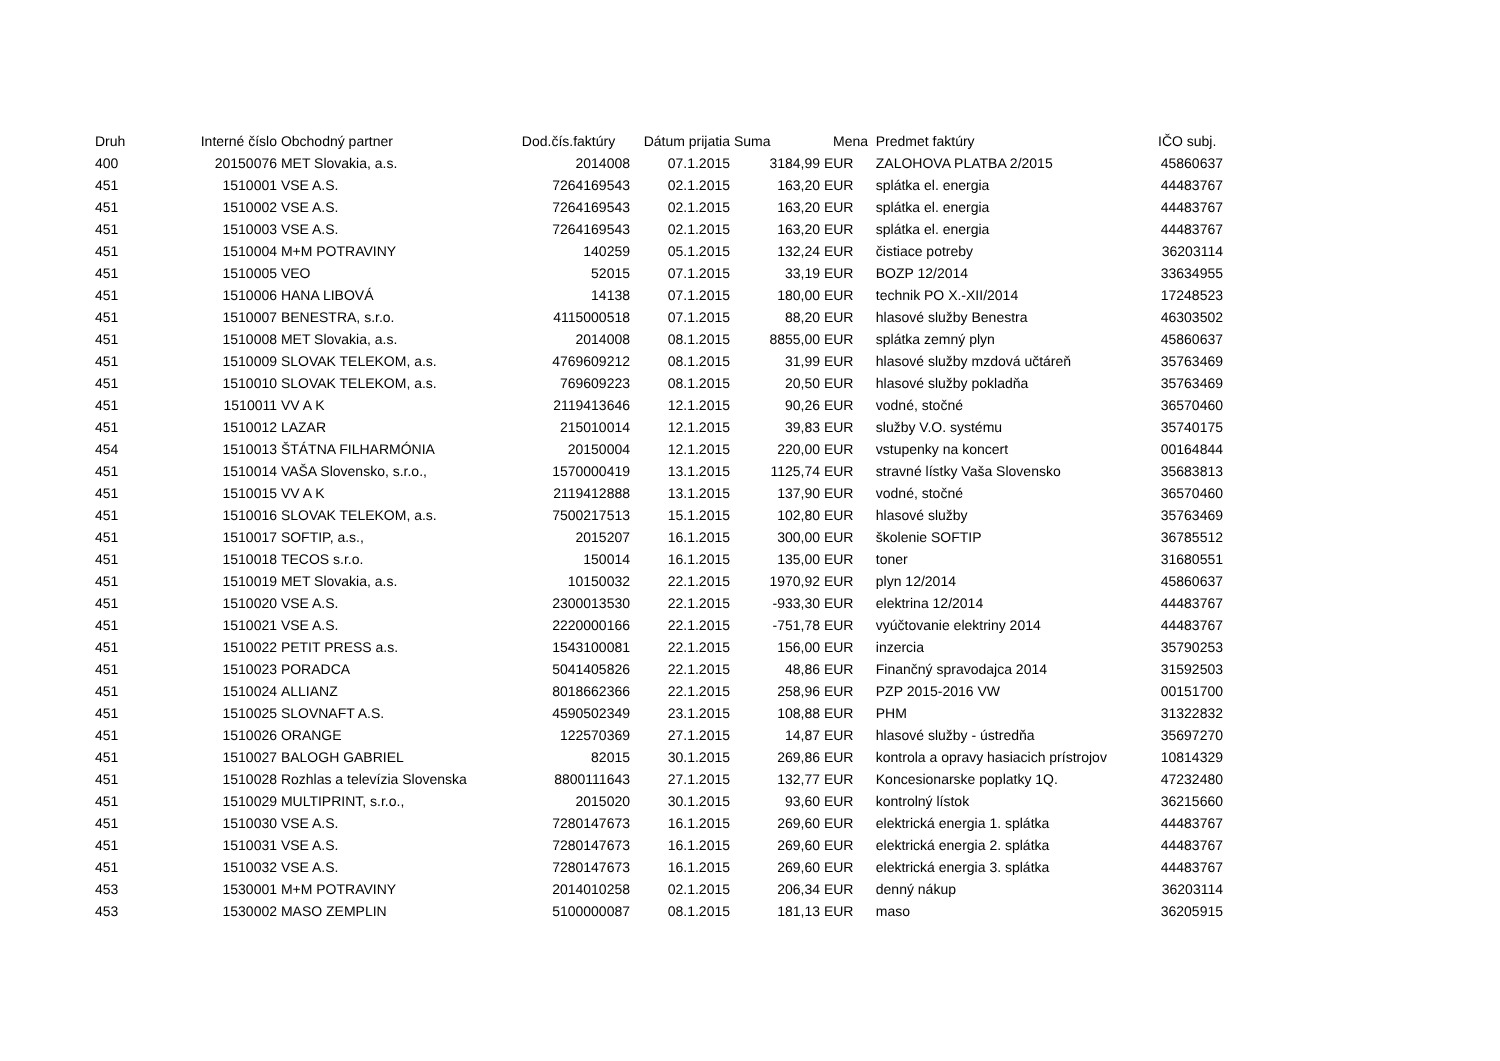| Druh | Interné číslo | Obchodný partner | Dod.čís.faktúry | Dátum prijatia | Suma | Mena | Predmet faktúry | IČO subj. |
| --- | --- | --- | --- | --- | --- | --- | --- | --- |
| 400 | 20150076 | MET Slovakia, a.s. | 2014008 | 07.1.2015 | 3184,99 | EUR | ZALOHOVA PLATBA 2/2015 | 45860637 |
| 451 | 1510001 | VSE A.S. | 7264169543 | 02.1.2015 | 163,20 | EUR | splátka el. energia | 44483767 |
| 451 | 1510002 | VSE A.S. | 7264169543 | 02.1.2015 | 163,20 | EUR | splátka el. energia | 44483767 |
| 451 | 1510003 | VSE A.S. | 7264169543 | 02.1.2015 | 163,20 | EUR | splátka el. energia | 44483767 |
| 451 | 1510004 | M+M POTRAVINY | 140259 | 05.1.2015 | 132,24 | EUR | čistiace potreby | 36203114 |
| 451 | 1510005 | VEO | 52015 | 07.1.2015 | 33,19 | EUR | BOZP 12/2014 | 33634955 |
| 451 | 1510006 | HANA LIBOVÁ | 14138 | 07.1.2015 | 180,00 | EUR | technik PO X.-XII/2014 | 17248523 |
| 451 | 1510007 | BENESTRA, s.r.o. | 4115000518 | 07.1.2015 | 88,20 | EUR | hlasové služby Benestra | 46303502 |
| 451 | 1510008 | MET Slovakia, a.s. | 2014008 | 08.1.2015 | 8855,00 | EUR | splátka zemný plyn | 45860637 |
| 451 | 1510009 | SLOVAK TELEKOM, a.s. | 4769609212 | 08.1.2015 | 31,99 | EUR | hlasové služby mzdová učtáreň | 35763469 |
| 451 | 1510010 | SLOVAK TELEKOM, a.s. | 769609223 | 08.1.2015 | 20,50 | EUR | hlasové služby pokladňa | 35763469 |
| 451 | 1510011 | VV A K | 2119413646 | 12.1.2015 | 90,26 | EUR | vodné, stočné | 36570460 |
| 451 | 1510012 | LAZAR | 215010014 | 12.1.2015 | 39,83 | EUR | služby V.O. systému | 35740175 |
| 454 | 1510013 | ŠTÁTNA FILHARMÓNIA | 20150004 | 12.1.2015 | 220,00 | EUR | vstupenky na koncert | 00164844 |
| 451 | 1510014 | VAŠA Slovensko, s.r.o., | 1570000419 | 13.1.2015 | 1125,74 | EUR | stravné lístky Vaša Slovensko | 35683813 |
| 451 | 1510015 | VV A K | 2119412888 | 13.1.2015 | 137,90 | EUR | vodné, stočné | 36570460 |
| 451 | 1510016 | SLOVAK TELEKOM, a.s. | 7500217513 | 15.1.2015 | 102,80 | EUR | hlasové služby | 35763469 |
| 451 | 1510017 | SOFTIP, a.s., | 2015207 | 16.1.2015 | 300,00 | EUR | školenie SOFTIP | 36785512 |
| 451 | 1510018 | TECOS s.r.o. | 150014 | 16.1.2015 | 135,00 | EUR | toner | 31680551 |
| 451 | 1510019 | MET Slovakia, a.s. | 10150032 | 22.1.2015 | 1970,92 | EUR | plyn 12/2014 | 45860637 |
| 451 | 1510020 | VSE A.S. | 2300013530 | 22.1.2015 | -933,30 | EUR | elektrina 12/2014 | 44483767 |
| 451 | 1510021 | VSE A.S. | 2220000166 | 22.1.2015 | -751,78 | EUR | vyúčtovanie elektriny 2014 | 44483767 |
| 451 | 1510022 | PETIT PRESS a.s. | 1543100081 | 22.1.2015 | 156,00 | EUR | inzercia | 35790253 |
| 451 | 1510023 | PORADCA | 5041405826 | 22.1.2015 | 48,86 | EUR | Finančný spravodajca 2014 | 31592503 |
| 451 | 1510024 | ALLIANZ | 8018662366 | 22.1.2015 | 258,96 | EUR | PZP 2015-2016 VW | 00151700 |
| 451 | 1510025 | SLOVNAFT A.S. | 4590502349 | 23.1.2015 | 108,88 | EUR | PHM | 31322832 |
| 451 | 1510026 | ORANGE | 122570369 | 27.1.2015 | 14,87 | EUR | hlasové služby - ústredňa | 35697270 |
| 451 | 1510027 | BALOGH GABRIEL | 82015 | 30.1.2015 | 269,86 | EUR | kontrola a opravy hasiacich prístrojov | 10814329 |
| 451 | 1510028 | Rozhlas a televízia Slovenska | 8800111643 | 27.1.2015 | 132,77 | EUR | Koncesionarske poplatky 1Q. | 47232480 |
| 451 | 1510029 | MULTIPRINT, s.r.o., | 2015020 | 30.1.2015 | 93,60 | EUR | kontrolný lístok | 36215660 |
| 451 | 1510030 | VSE A.S. | 7280147673 | 16.1.2015 | 269,60 | EUR | elektrická energia 1. splátka | 44483767 |
| 451 | 1510031 | VSE A.S. | 7280147673 | 16.1.2015 | 269,60 | EUR | elektrická energia 2. splátka | 44483767 |
| 451 | 1510032 | VSE A.S. | 7280147673 | 16.1.2015 | 269,60 | EUR | elektrická energia 3. splátka | 44483767 |
| 453 | 1530001 | M+M POTRAVINY | 2014010258 | 02.1.2015 | 206,34 | EUR | denný nákup | 36203114 |
| 453 | 1530002 | MASO ZEMPLIN | 5100000087 | 08.1.2015 | 181,13 | EUR | maso | 36205915 |